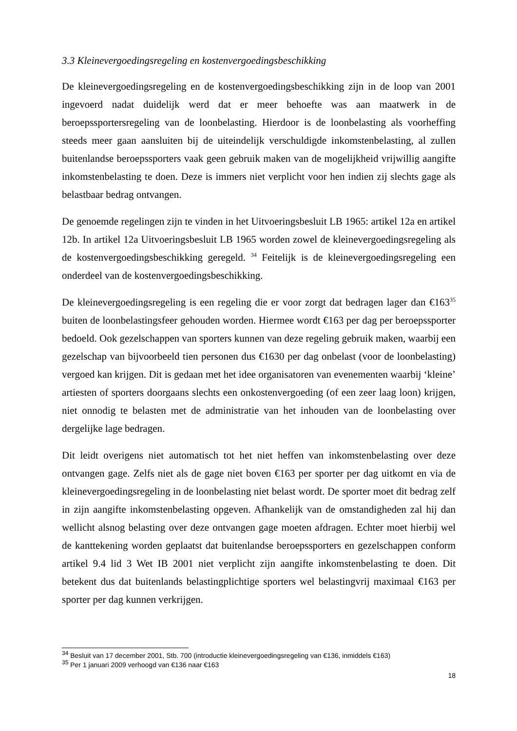3.3 Kleinevergoedingsregeling en kostenvergoedingsbeschikking
De kleinevergoedingsregeling en de kostenvergoedingsbeschikking zijn in de loop van 2001 ingevoerd nadat duidelijk werd dat er meer behoefte was aan maatwerk in de beroepssportersregeling van de loonbelasting. Hierdoor is de loonbelasting als voorheffing steeds meer gaan aansluiten bij de uiteindelijk verschuldigde inkomstenbelasting, al zullen buitenlandse beroepssporters vaak geen gebruik maken van de mogelijkheid vrijwillig aangifte inkomstenbelasting te doen. Deze is immers niet verplicht voor hen indien zij slechts gage als belastbaar bedrag ontvangen.
De genoemde regelingen zijn te vinden in het Uitvoeringsbesluit LB 1965: artikel 12a en artikel 12b. In artikel 12a Uitvoeringsbesluit LB 1965 worden zowel de kleinevergoedingsregeling als de kostenvergoedingsbeschikking geregeld. <sup>34</sup> Feitelijk is de kleinevergoedingsregeling een onderdeel van de kostenvergoedingsbeschikking.
De kleinevergoedingsregeling is een regeling die er voor zorgt dat bedragen lager dan €163<sup>35</sup> buiten de loonbelastingsfeer gehouden worden. Hiermee wordt €163 per dag per beroepssporter bedoeld. Ook gezelschappen van sporters kunnen van deze regeling gebruik maken, waarbij een gezelschap van bijvoorbeeld tien personen dus €1630 per dag onbelast (voor de loonbelasting) vergoed kan krijgen. Dit is gedaan met het idee organisatoren van evenementen waarbij ‘kleine’ artiesten of sporters doorgaans slechts een onkostenvergoeding (of een zeer laag loon) krijgen, niet onnodig te belasten met de administratie van het inhouden van de loonbelasting over dergelijke lage bedragen.
Dit leidt overigens niet automatisch tot het niet heffen van inkomstenbelasting over deze ontvangen gage. Zelfs niet als de gage niet boven €163 per sporter per dag uitkomt en via de kleinevergoedingsregeling in de loonbelasting niet belast wordt. De sporter moet dit bedrag zelf in zijn aangifte inkomstenbelasting opgeven. Afhankelijk van de omstandigheden zal hij dan wellicht alsnog belasting over deze ontvangen gage moeten afdragen. Echter moet hierbij wel de kanttekening worden geplaatst dat buitenlandse beroepssporters en gezelschappen conform artikel 9.4 lid 3 Wet IB 2001 niet verplicht zijn aangifte inkomstenbelasting te doen. Dit betekent dus dat buitenlands belastingplichtige sporters wel belastingvrij maximaal €163 per sporter per dag kunnen verkrijgen.
<sup>34</sup> Besluit van 17 december 2001, Stb. 700 (introductie kleinevergoedingsregeling van €136, inmiddels €163)
<sup>35</sup> Per 1 januari 2009 verhoogd van €136 naar €163
18